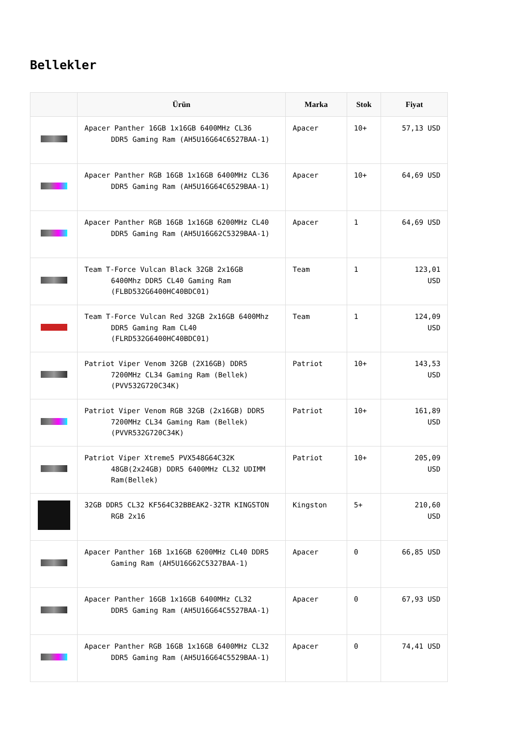Bellekler
| | Ürün | Marka | Stok | Fiyat |
| --- | --- | --- | --- | --- |
| | Apacer Panther 16GB 1x16GB 6400MHz CL36 DDR5 Gaming Ram (AH5U16G64C6527BAA-1) | Apacer | 10+ | 57,13 USD |
| | Apacer Panther RGB 16GB 1x16GB 6400MHz CL36 DDR5 Gaming Ram (AH5U16G64C6529BAA-1) | Apacer | 10+ | 64,69 USD |
| | Apacer Panther RGB 16GB 1x16GB 6200MHz CL40 DDR5 Gaming Ram (AH5U16G62C5329BAA-1) | Apacer | 1 | 64,69 USD |
| | Team T-Force Vulcan Black 32GB 2x16GB 6400Mhz DDR5 CL40 Gaming Ram (FLBD532G6400HC40BDC01) | Team | 1 | 123,01 USD |
| | Team T-Force Vulcan Red 32GB 2x16GB 6400Mhz DDR5 Gaming Ram CL40 (FLRD532G6400HC40BDC01) | Team | 1 | 124,09 USD |
| | Patriot Viper Venom 32GB (2X16GB) DDR5 7200MHz CL34 Gaming Ram (Bellek) (PVV532G720C34K) | Patriot | 10+ | 143,53 USD |
| | Patriot Viper Venom RGB 32GB (2x16GB) DDR5 7200MHz CL34 Gaming Ram (Bellek) (PVVR532G720C34K) | Patriot | 10+ | 161,89 USD |
| | Patriot Viper Xtreme5 PVX548G64C32K 48GB(2x24GB) DDR5 6400MHz CL32 UDIMM Ram(Bellek) | Patriot | 10+ | 205,09 USD |
| | 32GB DDR5 CL32 KF564C32BBEAK2-32TR KINGSTON RGB 2x16 | Kingston | 5+ | 210,60 USD |
| | Apacer Panther 16B 1x16GB 6200MHz CL40 DDR5 Gaming Ram (AH5U16G62C5327BAA-1) | Apacer | 0 | 66,85 USD |
| | Apacer Panther 16GB 1x16GB 6400MHz CL32 DDR5 Gaming Ram (AH5U16G64C5527BAA-1) | Apacer | 0 | 67,93 USD |
| | Apacer Panther RGB 16GB 1x16GB 6400MHz CL32 DDR5 Gaming Ram (AH5U16G64C5529BAA-1) | Apacer | 0 | 74,41 USD |